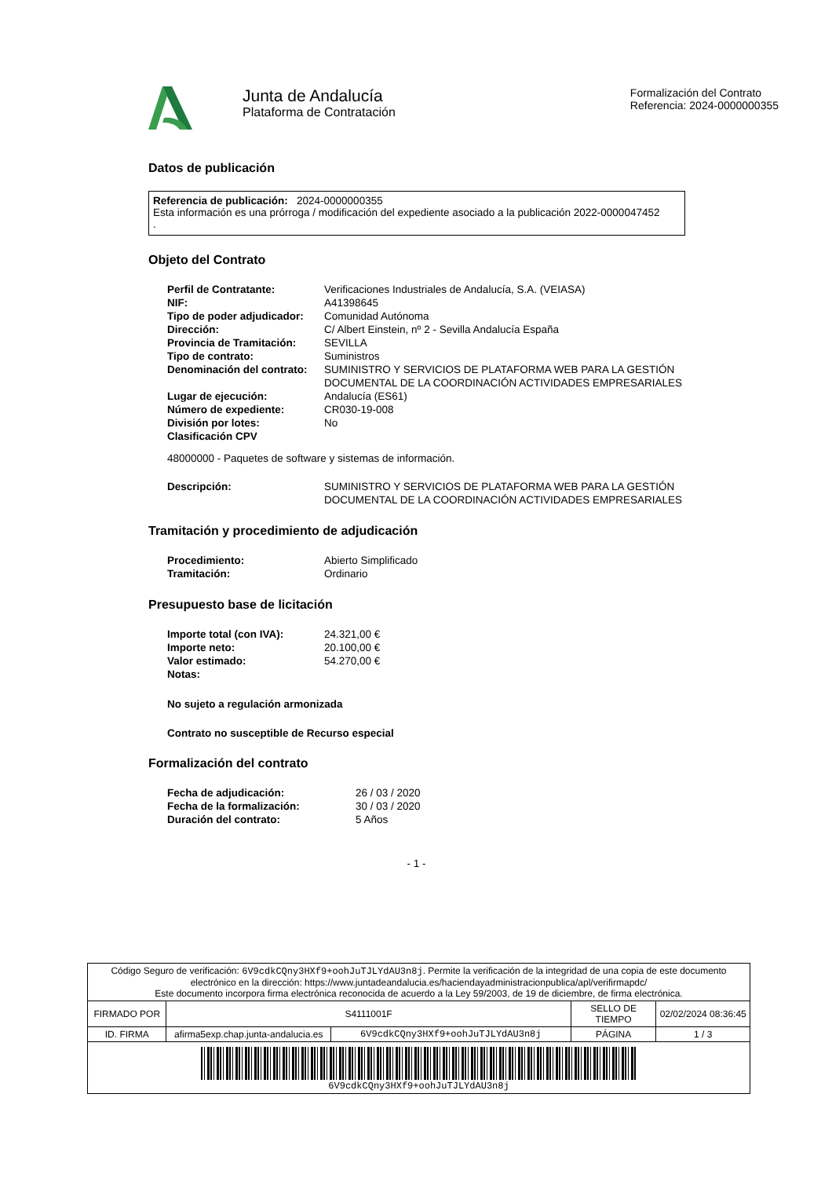Junta de Andalucía
Plataforma de Contratación
Formalización del Contrato
Referencia: 2024-0000000355
Datos de publicación
Referencia de publicación: 2024-0000000355
Esta información es una prórroga / modificación del expediente asociado a la publicación 2022-0000047452
.
Objeto del Contrato
| Perfil de Contratante: | Verificaciones Industriales de Andalucía, S.A. (VEIASA) |
| NIF: | A41398645 |
| Tipo de poder adjudicador: | Comunidad Autónoma |
| Dirección: | C/ Albert Einstein, nº 2 - Sevilla Andalucía España |
| Provincia de Tramitación: | SEVILLA |
| Tipo de contrato: | Suministros |
| Denominación del contrato: | SUMINISTRO Y SERVICIOS DE PLATAFORMA WEB PARA LA GESTIÓN DOCUMENTAL DE LA COORDINACIÓN ACTIVIDADES EMPRESARIALES |
| Lugar de ejecución: | Andalucía (ES61) |
| Número de expediente: | CR030-19-008 |
| División por lotes: | No |
| Clasificación CPV | |
48000000 - Paquetes de software y sistemas de información.
| Descripción: | SUMINISTRO Y SERVICIOS DE PLATAFORMA WEB PARA LA GESTIÓN DOCUMENTAL DE LA COORDINACIÓN ACTIVIDADES EMPRESARIALES |
Tramitación y procedimiento de adjudicación
| Procedimiento: | Abierto Simplificado |
| Tramitación: | Ordinario |
Presupuesto base de licitación
| Importe total (con IVA): | 24.321,00 € |
| Importe neto: | 20.100,00 € |
| Valor estimado: | 54.270,00 € |
| Notas: | |
No sujeto a regulación armonizada
Contrato no susceptible de Recurso especial
Formalización del contrato
| Fecha de adjudicación: | 26 / 03 / 2020 |
| Fecha de la formalización: | 30 / 03 / 2020 |
| Duración del contrato: | 5 Años |
- 1 -
| Código Seguro de verificación: 6V9cdkCQny3HXf9+oohJuTJLYdAU3n8j . Permite la verificación de la integridad de una copia de este documento electrónico en la dirección: https://www.juntadeandalucia.es/haciendayadministracionpublica/apl/verifirmapdc/ Este documento incorpora firma electrónica reconocida de acuerdo a la Ley 59/2003, de 19 de diciembre, de firma electrónica. | | | | |
| FIRMADO POR | S4111001F | | SELLO DE TIEMPO | 02/02/2024 08:36:45 |
| ID. FIRMA | afirma5exp.chap.junta-andalucia.es | 6V9cdkCQny3HXf9+oohJuTJLYdAU3n8j | PÁGINA | 1 / 3 |
| 6V9cdkCQny3HXf9+oohJuTJLYdAU3n8j | | | | |